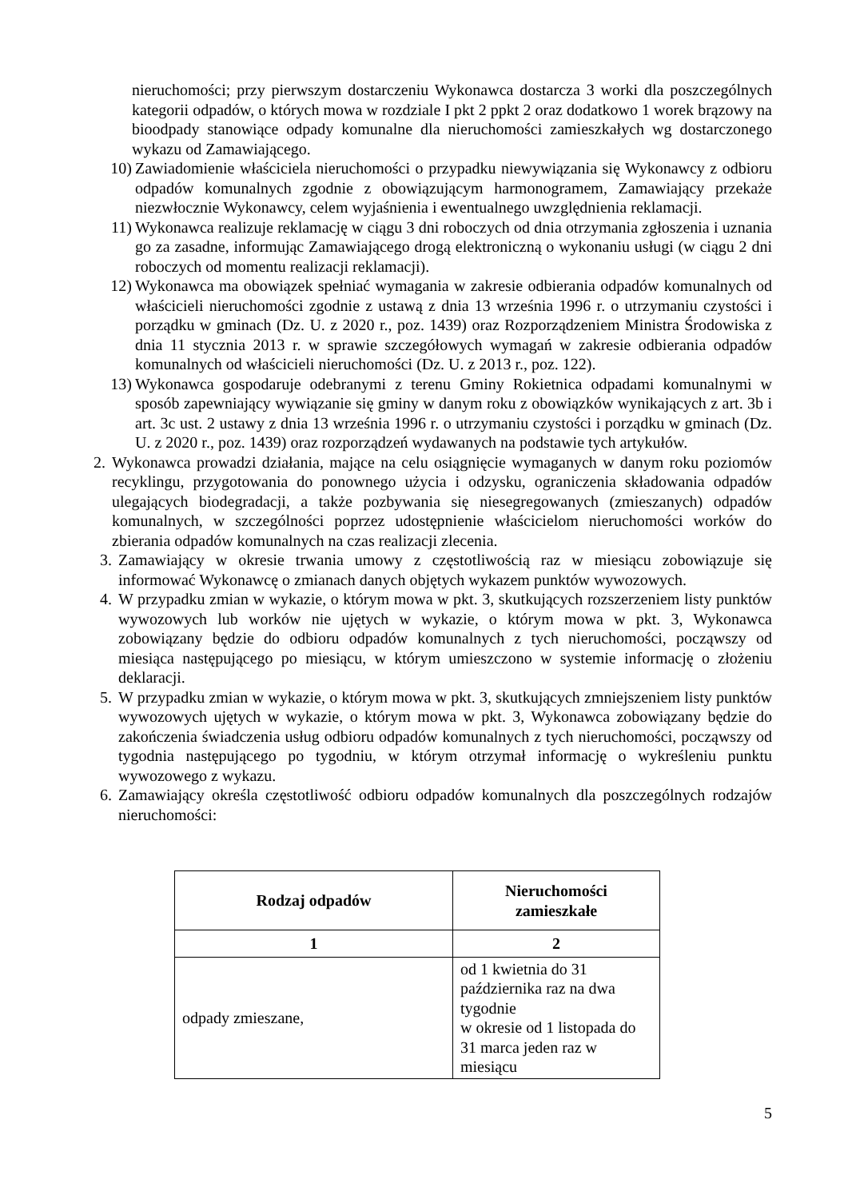nieruchomości; przy pierwszym dostarczeniu Wykonawca dostarcza 3 worki dla poszczególnych kategorii odpadów, o których mowa w rozdziale I pkt 2 ppkt 2 oraz dodatkowo 1 worek brązowy na bioodpady stanowiące odpady komunalne dla nieruchomości zamieszkałych wg dostarczonego wykazu od Zamawiającego.
10) Zawiadomienie właściciela nieruchomości o przypadku niewywiązania się Wykonawcy z odbioru odpadów komunalnych zgodnie z obowiązującym harmonogramem, Zamawiający przekaże niezwłocznie Wykonawcy, celem wyjaśnienia i ewentualnego uwzględnienia reklamacji.
11) Wykonawca realizuje reklamację w ciągu 3 dni roboczych od dnia otrzymania zgłoszenia i uznania go za zasadne, informując Zamawiającego drogą elektroniczną o wykonaniu usługi (w ciągu 2 dni roboczych od momentu realizacji reklamacji).
12) Wykonawca ma obowiązek spełniać wymagania w zakresie odbierania odpadów komunalnych od właścicieli nieruchomości zgodnie z ustawą z dnia 13 września 1996 r. o utrzymaniu czystości i porządku w gminach (Dz. U. z 2020 r., poz. 1439) oraz Rozporządzeniem Ministra Środowiska z dnia 11 stycznia 2013 r. w sprawie szczegółowych wymagań w zakresie odbierania odpadów komunalnych od właścicieli nieruchomości (Dz. U. z 2013 r., poz. 122).
13) Wykonawca gospodaruje odebranymi z terenu Gminy Rokietnica odpadami komunalnymi w sposób zapewniający wywiązanie się gminy w danym roku z obowiązków wynikających z art. 3b i art. 3c ust. 2 ustawy z dnia 13 września 1996 r. o utrzymaniu czystości i porządku w gminach (Dz. U. z 2020 r., poz. 1439) oraz rozporządzeń wydawanych na podstawie tych artykułów.
2. Wykonawca prowadzi działania, mające na celu osiągnięcie wymaganych w danym roku poziomów recyklingu, przygotowania do ponownego użycia i odzysku, ograniczenia składowania odpadów ulegających biodegradacji, a także pozbywania się niesegregowanych (zmieszanych) odpadów komunalnych, w szczególności poprzez udostępnienie właścicielom nieruchomości worków do zbierania odpadów komunalnych na czas realizacji zlecenia.
3. Zamawiający w okresie trwania umowy z częstotliwością raz w miesiącu zobowiązuje się informować Wykonawcę o zmianach danych objętych wykazem punktów wywozowych.
4. W przypadku zmian w wykazie, o którym mowa w pkt. 3, skutkujących rozszerzeniem listy punktów wywozowych lub worków nie ujętych w wykazie, o którym mowa w pkt. 3, Wykonawca zobowiązany będzie do odbioru odpadów komunalnych z tych nieruchomości, począwszy od miesiąca następującego po miesiącu, w którym umieszczono w systemie informację o złożeniu deklaracji.
5. W przypadku zmian w wykazie, o którym mowa w pkt. 3, skutkujących zmniejszeniem listy punktów wywozowych ujętych w wykazie, o którym mowa w pkt. 3, Wykonawca zobowiązany będzie do zakończenia świadczenia usług odbioru odpadów komunalnych z tych nieruchomości, począwszy od tygodnia następującego po tygodniu, w którym otrzymał informację o wykreśleniu punktu wywozowego z wykazu.
6. Zamawiający określa częstotliwość odbioru odpadów komunalnych dla poszczególnych rodzajów nieruchomości:
| Rodzaj odpadów | Nieruchomości zamieszkałe |
| --- | --- |
| 1 | 2 |
| odpady zmieszane, | od 1 kwietnia do 31 października raz na dwa tygodnie w okresie od 1 listopada do 31 marca jeden raz w miesiącu |
5